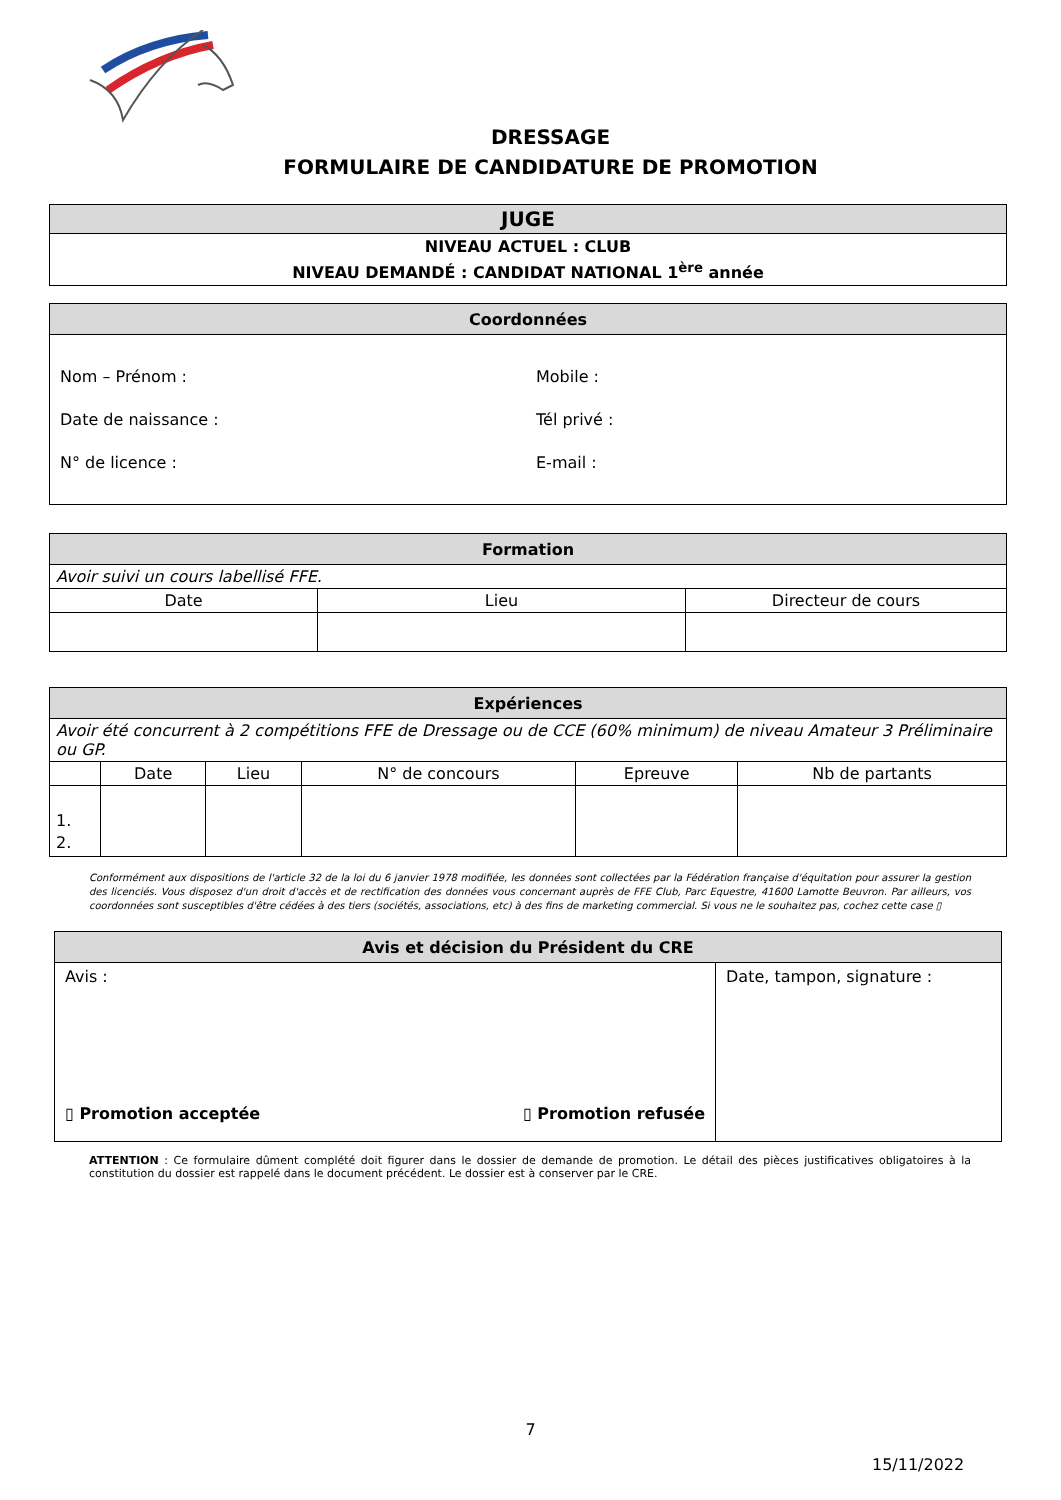DRESSAGE
FORMULAIRE DE CANDIDATURE DE PROMOTION
| JUGE |
| NIVEAU ACTUEL : CLUB NIVEAU DEMANDÉ : CANDIDAT NATIONAL 1<sup>ère</sup> année |
| Coordonnées | |
| Nom – Prénom : Date de naissance : N° de licence : | Mobile : Tél privé : E-mail : |
| Formation | | |
| Avoir suivi un cours labellisé FFE. | | |
| Date | Lieu | Directeur de cours |
| Expériences | | | | | |
| Avoir été concurrent à 2 compétitions FFE de Dressage ou de CCE (60% minimum) de niveau Amateur 3 Préliminaire ou GP. | | | | | |
| | Date | Lieu | N° de concours | Epreuve | Nb de partants |
| 1. 2. | | | | | |
Conformément aux dispositions de l'article 32 de la loi du 6 janvier 1978 modifiée, les données sont collectées par la Fédération française d'équitation pour assurer la gestion des licenciés. Vous disposez d'un droit d'accès et de rectification des données vous concernant auprès de FFE Club, Parc Equestre, 41600 Lamotte Beuvron. Par ailleurs, vos coordonnées sont susceptibles d'être cédées à des tiers (sociétés, associations, etc) à des fins de marketing commercial. Si vous ne le souhaitez pas, cochez cette case ▯
| Avis et décision du Président du CRE | |
| Avis : ▯ Promotion acceptée ▯ Promotion refusée | Date, tampon, signature : |
ATTENTION : Ce formulaire dûment complété doit figurer dans le dossier de demande de promotion. Le détail des pièces justificatives obligatoires à la constitution du dossier est rappelé dans le document précédent. Le dossier est à conserver par le CRE.
7
15/11/2022